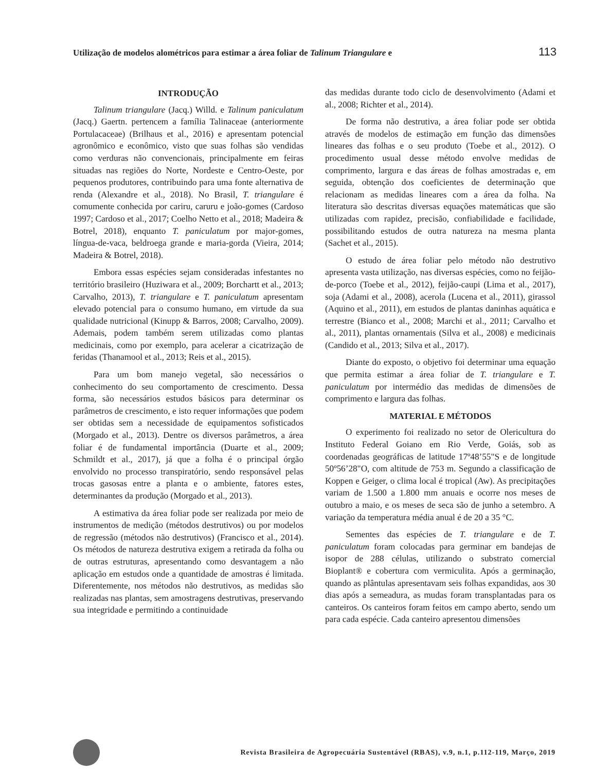Utilização de modelos alométricos para estimar a área foliar de Talinum Triangulare e 113
INTRODUÇÃO
Talinum triangulare (Jacq.) Willd. e Talinum paniculatum (Jacq.) Gaertn. pertencem a família Talinaceae (anteriormente Portulacaceae) (Brilhaus et al., 2016) e apresentam potencial agronômico e econômico, visto que suas folhas são vendidas como verduras não convencionais, principalmente em feiras situadas nas regiões do Norte, Nordeste e Centro-Oeste, por pequenos produtores, contribuindo para uma fonte alternativa de renda (Alexandre et al., 2018). No Brasil, T. triangulare é comumente conhecida por cariru, caruru e joão-gomes (Cardoso 1997; Cardoso et al., 2017; Coelho Netto et al., 2018; Madeira & Botrel, 2018), enquanto T. paniculatum por major-gomes, língua-de-vaca, beldroega grande e maria-gorda (Vieira, 2014; Madeira & Botrel, 2018).
Embora essas espécies sejam consideradas infestantes no território brasileiro (Huziwara et al., 2009; Borchartt et al., 2013; Carvalho, 2013), T. triangulare e T. paniculatum apresentam elevado potencial para o consumo humano, em virtude da sua qualidade nutricional (Kinupp & Barros, 2008; Carvalho, 2009). Ademais, podem também serem utilizadas como plantas medicinais, como por exemplo, para acelerar a cicatrização de feridas (Thanamool et al., 2013; Reis et al., 2015).
Para um bom manejo vegetal, são necessários o conhecimento do seu comportamento de crescimento. Dessa forma, são necessários estudos básicos para determinar os parâmetros de crescimento, e isto requer informações que podem ser obtidas sem a necessidade de equipamentos sofisticados (Morgado et al., 2013). Dentre os diversos parâmetros, a área foliar é de fundamental importância (Duarte et al., 2009; Schmildt et al., 2017), já que a folha é o principal órgão envolvido no processo transpiratório, sendo responsável pelas trocas gasosas entre a planta e o ambiente, fatores estes, determinantes da produção (Morgado et al., 2013).
A estimativa da área foliar pode ser realizada por meio de instrumentos de medição (métodos destrutivos) ou por modelos de regressão (métodos não destrutivos) (Francisco et al., 2014). Os métodos de natureza destrutiva exigem a retirada da folha ou de outras estruturas, apresentando como desvantagem a não aplicação em estudos onde a quantidade de amostras é limitada. Diferentemente, nos métodos não destrutivos, as medidas são realizadas nas plantas, sem amostragens destrutivas, preservando sua integridade e permitindo a continuidade
das medidas durante todo ciclo de desenvolvimento (Adami et al., 2008; Richter et al., 2014).
De forma não destrutiva, a área foliar pode ser obtida através de modelos de estimação em função das dimensões lineares das folhas e o seu produto (Toebe et al., 2012). O procedimento usual desse método envolve medidas de comprimento, largura e das áreas de folhas amostradas e, em seguida, obtenção dos coeficientes de determinação que relacionam as medidas lineares com a área da folha. Na literatura são descritas diversas equações matemáticas que são utilizadas com rapidez, precisão, confiabilidade e facilidade, possibilitando estudos de outra natureza na mesma planta (Sachet et al., 2015).
O estudo de área foliar pelo método não destrutivo apresenta vasta utilização, nas diversas espécies, como no feijão-de-porco (Toebe et al., 2012), feijão-caupi (Lima et al., 2017), soja (Adami et al., 2008), acerola (Lucena et al., 2011), girassol (Aquino et al., 2011), em estudos de plantas daninhas aquática e terrestre (Bianco et al., 2008; Marchi et al., 2011; Carvalho et al., 2011), plantas ornamentais (Silva et al., 2008) e medicinais (Candido et al., 2013; Silva et al., 2017).
Diante do exposto, o objetivo foi determinar uma equação que permita estimar a área foliar de T. triangulare e T. paniculatum por intermédio das medidas de dimensões de comprimento e largura das folhas.
MATERIAL E MÉTODOS
O experimento foi realizado no setor de Olericultura do Instituto Federal Goiano em Rio Verde, Goiás, sob as coordenadas geográficas de latitude 17º48’55"S e de longitude 50º56’28"O, com altitude de 753 m. Segundo a classificação de Koppen e Geiger, o clima local é tropical (Aw). As precipitações variam de 1.500 a 1.800 mm anuais e ocorre nos meses de outubro a maio, e os meses de seca são de junho a setembro. A variação da temperatura média anual é de 20 a 35 °C.
Sementes das espécies de T. triangulare e de T. paniculatum foram colocadas para germinar em bandejas de isopor de 288 células, utilizando o substrato comercial Bioplant® e cobertura com vermiculita. Após a germinação, quando as plântulas apresentavam seis folhas expandidas, aos 30 dias após a semeadura, as mudas foram transplantadas para os canteiros. Os canteiros foram feitos em campo aberto, sendo um para cada espécie. Cada canteiro apresentou dimensões
Revista Brasileira de Agropecuária Sustentável (RBAS), v.9, n.1, p.112-119, Março, 2019